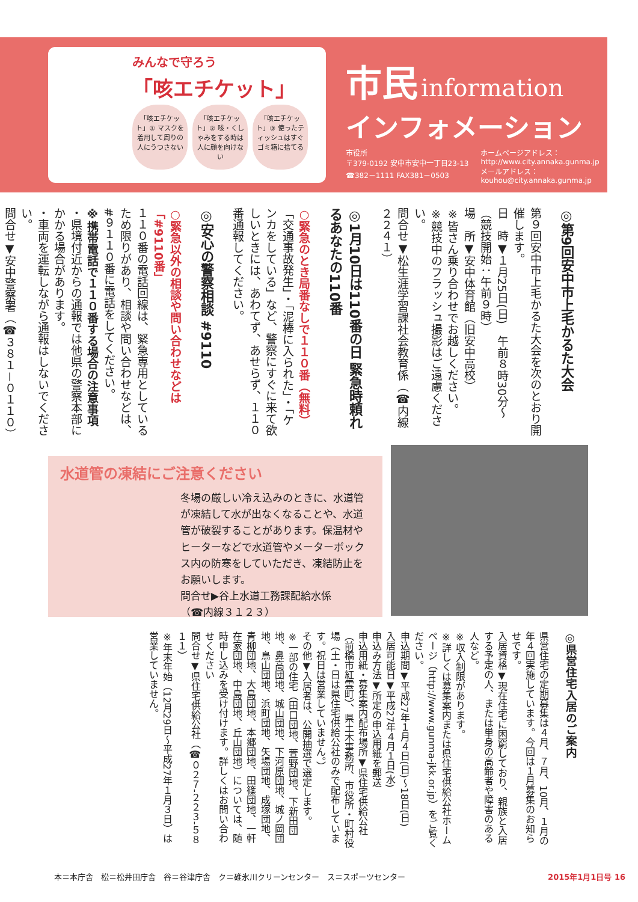みんなで守ろう
「咳エチケット」
「咳エチケット」① マスクを着用して周りの人にうつさない
「咳エチケット」② 咳・くしゃみをする時は人に顔を向けない
「咳エチケット」③ 使ったティッシュはすぐゴミ箱に捨てる
市民 information
インフォメーション
市役所
〒379-0192 安中市安中一丁目23-13
☎382－1111 FAX381－0503
ホームページアドレス：
http://www.city.annaka.gunma.jp
メールアドレス：
kouhou@city.annaka.gunma.jp
◎第9回安中市上毛かるた大会
第９回安中市上毛かるた大会を次のとおり開催します。
日　時▼１月25日(日)　午前８時30分～（競技開始：午前９時）
場　所▼安中体育館（旧安中高校）
※皆さん乗り合わせでお越しください。
※競技中のフラッシュ撮影はご遠慮ください。
問合せ▼松生涯学習課社会教育係（☎内線２２４１）
◎1月10日は110番の日 緊急時頼れるあなたの110番
○緊急のとき局番なしで１１０番（無料）
「交通事故発生」・「泥棒に入られた」・「ケンカをしている」など、警察にすぐに来て欲しいときには、あわてず、あせらず、１１０番通報してください。
◎安心の警察相談 #9110
○緊急以外の相談や問い合わせなどは「#9110番」
１１０番の電話回線は、緊急専用としているため限りがあり、相談や問い合わせなどは、#９１１０番に電話をしてください。
※携帯電話で１１０番する場合の注意事項
・県境付近からの通報では他県の警察本部にかかる場合があります。
・車両を運転しながら通報はしないでください。
問合せ▼安中警察署（☎３８１－０１１０）
水道管の凍結にご注意ください
冬場の厳しい冷え込みのときに、水道管が凍結して水が出なくなることや、水道管が破裂することがあります。保温材やヒーターなどで水道管やメーターボックス内の防寒をしていただき、凍結防止をお願いします。
問合せ▶谷上水道工務課配給水係
（☎内線３１２３）
◎県営住宅入居のご案内
県営住宅の定期募集は４月、７月、10月、１月の年４回実施しています。今回は１月募集のお知らせです。
入居資格▼現在住宅に困窮しており、親族と入居する予定の人、または単身の高齢者や障害のある人など。
※収入制限があります。
※詳しくは募集案内または県住宅供給公社ホームページ（http://www.gunma-jkk.or.jp）をご覧ください。
申込期間▼平成27年１月４日(日)～18日(日)
入居可能日▼平成27年４月１日(水)
申込み方法▼所定の申込用紙を郵送
申込用紙・募集案内配布場所▼県住宅供給公社（前橋市紅雲町）、県土木事務所、市役所・町村役場（土・日は県住宅供給公社のみで配布しています。祝日は営業していません。）
その他▼入居者は、公開抽選で選定します。
※一部の住宅（田口団地、萱野団地、下新田団地、鼻高団地、城山団地、下河原団地、城ノ岡団地、鳥山団地、浜町団地、矢場団地、成塚団地、青柳団地、大島団地、本郷団地、田篠団地、一軒在家団地、中島団地、丘山団地）については、随時申し込みを受け付けます。詳しくはお問い合わせください
問合せ▼県住宅供給公社（☎０２７‐２２３‐５８１１）
※年末年始（12月29日～平成27年１月３日）は営業していません。
本＝本庁舎　松＝松井田庁舎　谷＝谷津庁舎　ク＝碓氷川クリーンセンター　ス＝スポーツセンター 2015年1月1日号 16